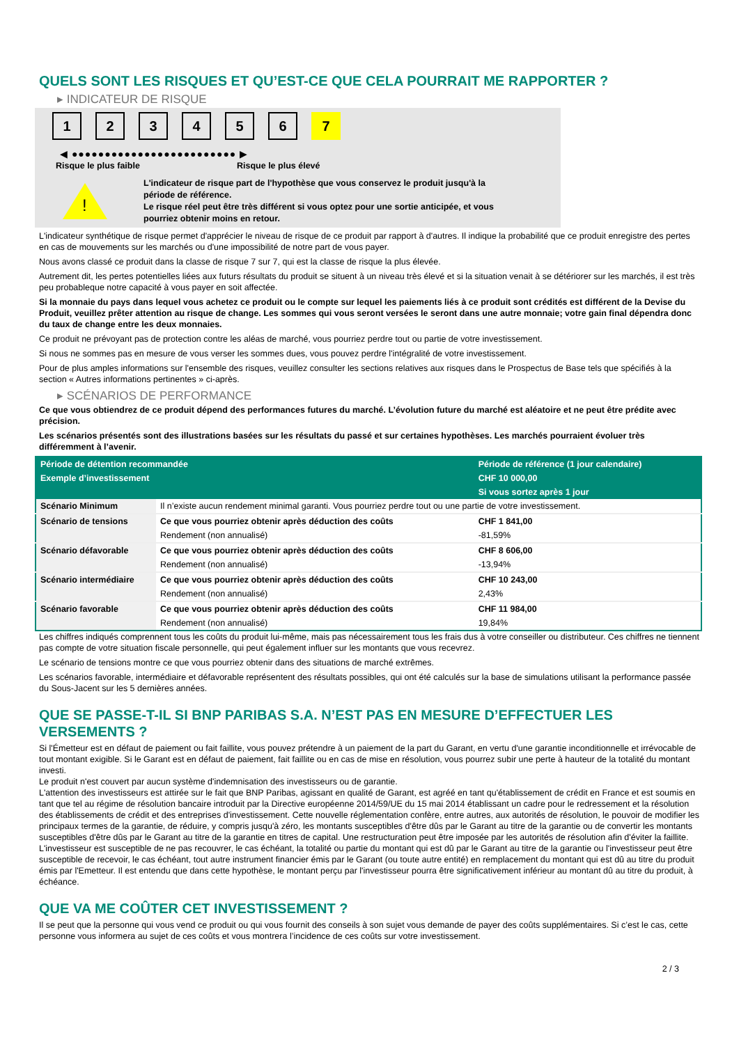QUELS SONT LES RISQUES ET QU’EST-CE QUE CELA POURRAIT ME RAPPORTER ?
▸ INDICATEUR DE RISQUE
123456 7
◀ ●●●●●●●●●●●●●●●●●●●●●●●●● ▶
Risque le plus faible Risque le plus élevé
!
L'indicateur de risque part de l'hypothèse que vous conservez le produit jusqu'à la
période de référence.
Le risque réel peut être très différent si vous optez pour une sortie anticipée, et vous
pourriez obtenir moins en retour.
L'indicateur synthétique de risque permet d'apprécier le niveau de risque de ce produit par rapport à d'autres. Il indique la probabilité que ce produit enregistre des pertes en cas de mouvements sur les marchés ou d'une impossibilité de notre part de vous payer.
Nous avons classé ce produit dans la classe de risque 7 sur 7, qui est la classe de risque la plus élevée.
Autrement dit, les pertes potentielles liées aux futurs résultats du produit se situent à un niveau très élevé et si la situation venait à se détériorer sur les marchés, il est très peu probableque notre capacité à vous payer en soit affectée.
Si la monnaie du pays dans lequel vous achetez ce produit ou le compte sur lequel les paiements liés à ce produit sont crédités est différent de la Devise du Produit, veuillez prêter attention au risque de change. Les sommes qui vous seront versées le seront dans une autre monnaie; votre gain final dépendra donc du taux de change entre les deux monnaies.
Ce produit ne prévoyant pas de protection contre les aléas de marché, vous pourriez perdre tout ou partie de votre investissement.
Si nous ne sommes pas en mesure de vous verser les sommes dues, vous pouvez perdre l'intégralité de votre investissement.
Pour de plus amples informations sur l'ensemble des risques, veuillez consulter les sections relatives aux risques dans le Prospectus de Base tels que spécifiés à la section « Autres informations pertinentes » ci-après.
▸ SCÉNARIOS DE PERFORMANCE
Ce que vous obtiendrez de ce produit dépend des performances futures du marché. L’évolution future du marché est aléatoire et ne peut être prédite avec précision.
Les scénarios présentés sont des illustrations basées sur les résultats du passé et sur certaines hypothèses. Les marchés pourraient évoluer très différemment à l’avenir.
| Période de détention recommandée | | Période de référence (1 jour calendaire) |
| --- | --- | --- |
| Exemple d’investissement | | CHF 10 000,00 |
| | | Si vous sortez après 1 jour |
| Scénario Minimum | Il n’existe aucun rendement minimal garanti. Vous pourriez perdre tout ou une partie de votre investissement. | |
| Scénario de tensions | Ce que vous pourriez obtenir après déduction des coûts | CHF 1 841,00 |
| | Rendement (non annualisé) | -81,59% |
| Scénario défavorable | Ce que vous pourriez obtenir après déduction des coûts | CHF 8 606,00 |
| | Rendement (non annualisé) | -13,94% |
| Scénario intermédiaire | Ce que vous pourriez obtenir après déduction des coûts | CHF 10 243,00 |
| | Rendement (non annualisé) | 2,43% |
| Scénario favorable | Ce que vous pourriez obtenir après déduction des coûts | CHF 11 984,00 |
| | Rendement (non annualisé) | 19,84% |
Les chiffres indiqués comprennent tous les coûts du produit lui-même, mais pas nécessairement tous les frais dus à votre conseiller ou distributeur. Ces chiffres ne tiennent pas compte de votre situation fiscale personnelle, qui peut également influer sur les montants que vous recevrez.
Le scénario de tensions montre ce que vous pourriez obtenir dans des situations de marché extrêmes.
Les scénarios favorable, intermédiaire et défavorable représentent des résultats possibles, qui ont été calculés sur la base de simulations utilisant la performance passée du Sous-Jacent sur les 5 dernières années.
QUE SE PASSE-T-IL SI BNP PARIBAS S.A. N’EST PAS EN MESURE D’EFFECTUER LES VERSEMENTS ?
Si l'Émetteur est en défaut de paiement ou fait faillite, vous pouvez prétendre à un paiement de la part du Garant, en vertu d'une garantie inconditionnelle et irrévocable de tout montant exigible. Si le Garant est en défaut de paiement, fait faillite ou en cas de mise en résolution, vous pourrez subir une perte à hauteur de la totalité du montant investi.
Le produit n'est couvert par aucun système d'indemnisation des investisseurs ou de garantie.
L'attention des investisseurs est attirée sur le fait que BNP Paribas, agissant en qualité de Garant, est agréé en tant qu'établissement de crédit en France et est soumis en tant que tel au régime de résolution bancaire introduit par la Directive européenne 2014/59/UE du 15 mai 2014 établissant un cadre pour le redressement et la résolution des établissements de crédit et des entreprises d'investissement. Cette nouvelle réglementation confère, entre autres, aux autorités de résolution, le pouvoir de modifier les principaux termes de la garantie, de réduire, y compris jusqu'à zéro, les montants susceptibles d'être dûs par le Garant au titre de la garantie ou de convertir les montants susceptibles d'être dûs par le Garant au titre de la garantie en titres de capital. Une restructuration peut être imposée par les autorités de résolution afin d'éviter la faillite. L'investisseur est susceptible de ne pas recouvrer, le cas échéant, la totalité ou partie du montant qui est dû par le Garant au titre de la garantie ou l'investisseur peut être susceptible de recevoir, le cas échéant, tout autre instrument financier émis par le Garant (ou toute autre entité) en remplacement du montant qui est dû au titre du produit émis par l'Emetteur. Il est entendu que dans cette hypothèse, le montant perçu par l'investisseur pourra être significativement inférieur au montant dû au titre du produit, à échéance.
QUE VA ME COÛTER CET INVESTISSEMENT ?
Il se peut que la personne qui vous vend ce produit ou qui vous fournit des conseils à son sujet vous demande de payer des coûts supplémentaires. Si c’est le cas, cette personne vous informera au sujet de ces coûts et vous montrera l’incidence de ces coûts sur votre investissement.
2 / 3